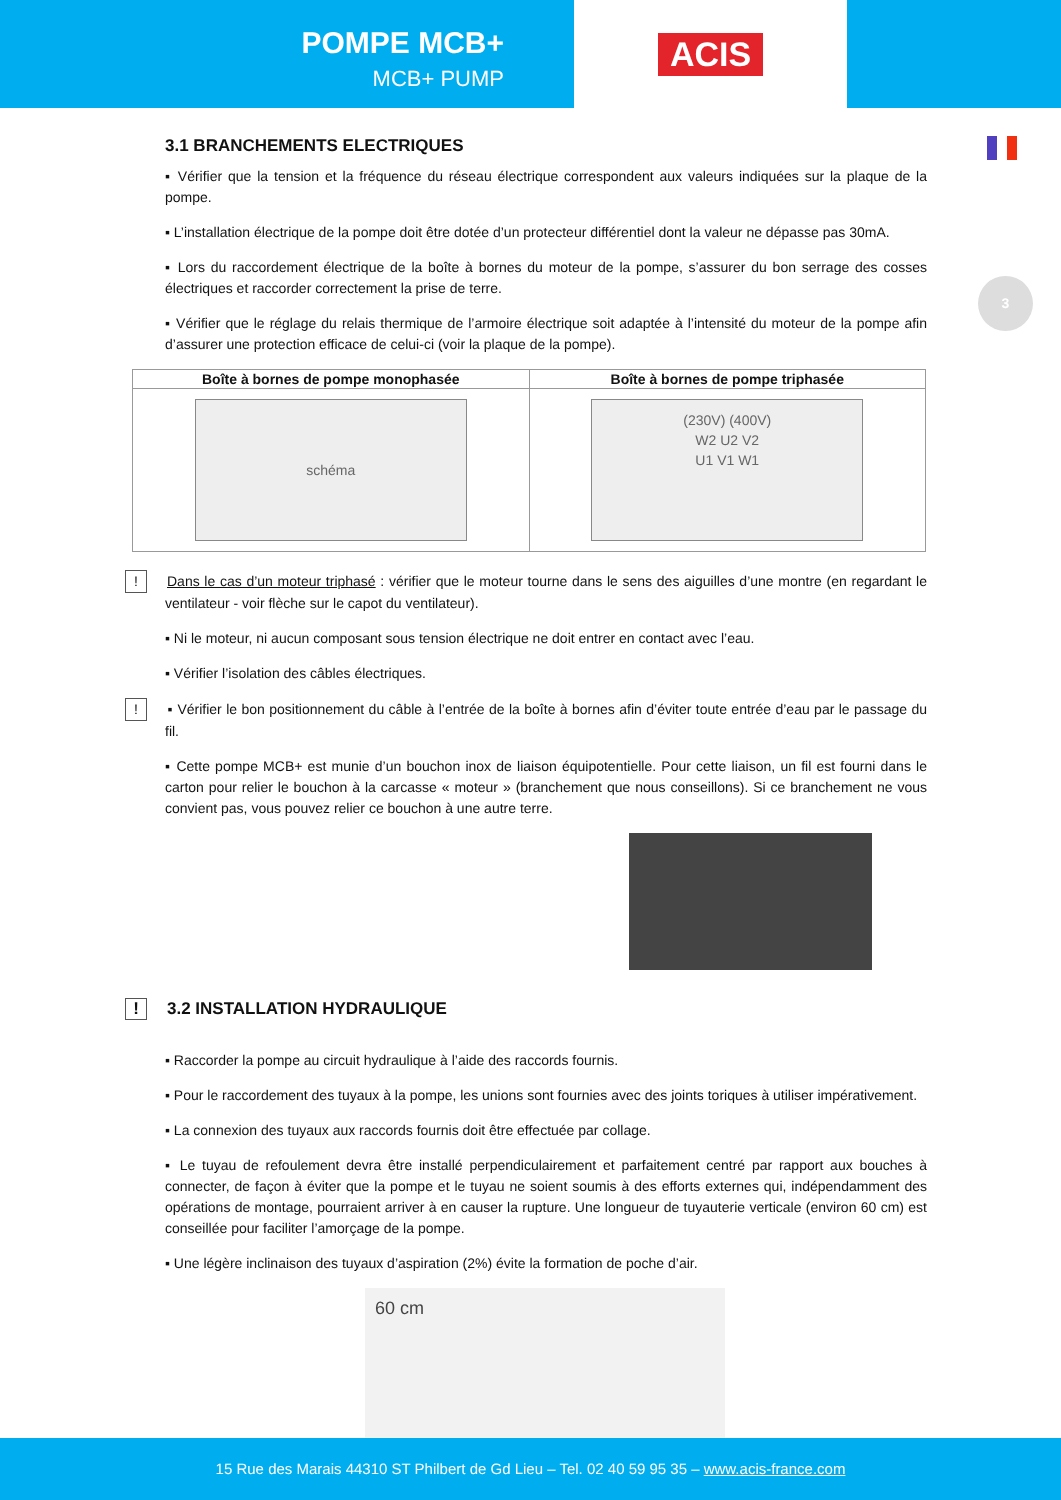POMPE MCB+
MCB+ PUMP
ACIS
3
3.1 BRANCHEMENTS ELECTRIQUES
▪ Vérifier que la tension et la fréquence du réseau électrique correspondent aux valeurs indiquées sur la plaque de la pompe.
▪ L’installation électrique de la pompe doit être dotée d’un protecteur différentiel dont la valeur ne dépasse pas 30mA.
▪ Lors du raccordement électrique de la boîte à bornes du moteur de la pompe, s’assurer du bon serrage des cosses électriques et raccorder correctement la prise de terre.
▪ Vérifier que le réglage du relais thermique de l’armoire électrique soit adaptée à l’intensité du moteur de la pompe afin d’assurer une protection efficace de celui-ci (voir la plaque de la pompe).
| Boîte à bornes de pompe monophasée | Boîte à bornes de pompe triphasée |
| --- | --- |
| schéma | (230V) (400V) W2 U2 V2 U1 V1 W1 |
! Dans le cas d’un moteur triphasé : vérifier que le moteur tourne dans le sens des aiguilles d’une montre (en regardant le ventilateur - voir flèche sur le capot du ventilateur).
▪ Ni le moteur, ni aucun composant sous tension électrique ne doit entrer en contact avec l’eau.
▪ Vérifier l’isolation des câbles électriques.
! ▪ Vérifier le bon positionnement du câble à l’entrée de la boîte à bornes afin d’éviter toute entrée d’eau par le passage du fil.
▪ Cette pompe MCB+ est munie d’un bouchon inox de liaison équipotentielle. Pour cette liaison, un fil est fourni dans le carton pour relier le bouchon à la carcasse « moteur » (branchement que nous conseillons). Si ce branchement ne vous convient pas, vous pouvez relier ce bouchon à une autre terre.
! 3.2 INSTALLATION HYDRAULIQUE
▪ Raccorder la pompe au circuit hydraulique à l’aide des raccords fournis.
▪ Pour le raccordement des tuyaux à la pompe, les unions sont fournies avec des joints toriques à utiliser impérativement.
▪ La connexion des tuyaux aux raccords fournis doit être effectuée par collage.
▪ Le tuyau de refoulement devra être installé perpendiculairement et parfaitement centré par rapport aux bouches à connecter, de façon à éviter que la pompe et le tuyau ne soient soumis à des efforts externes qui, indépendamment des opérations de montage, pourraient arriver à en causer la rupture. Une longueur de tuyauterie verticale (environ 60 cm) est conseillée pour faciliter l’amorçage de la pompe.
▪ Une légère inclinaison des tuyaux d’aspiration (2%) évite la formation de poche d’air.
60 cm
15 Rue des Marais 44310 ST Philbert de Gd Lieu – Tel. 02 40 59 95 35 – www.acis-france.com